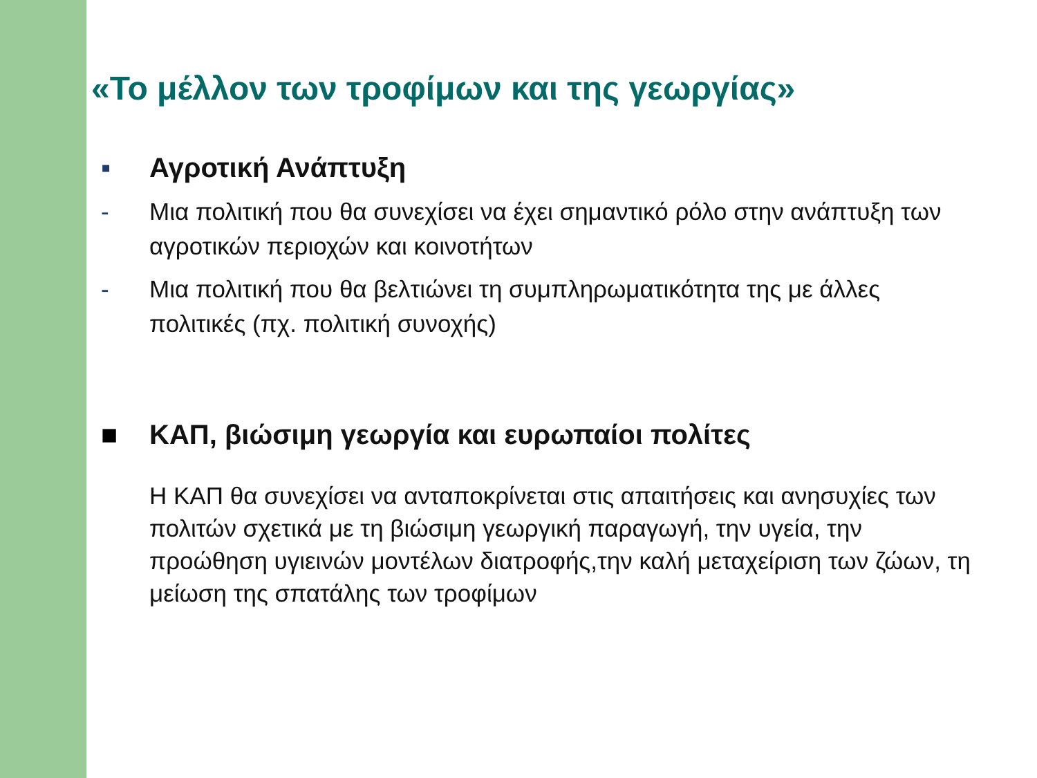«Το μέλλον των τροφίμων και της γεωργίας»
▪ Αγροτική Ανάπτυξη
- Μια πολιτική που θα συνεχίσει να έχει σημαντικό ρόλο στην ανάπτυξη των αγροτικών περιοχών και κοινοτήτων
- Μια πολιτική που θα βελτιώνει τη συμπληρωματικότητα της με άλλες πολιτικές (πχ. πολιτική συνοχής)
■ ΚΑΠ, βιώσιμη γεωργία και ευρωπαίοι πολίτες
Η ΚΑΠ θα συνεχίσει να ανταποκρίνεται στις απαιτήσεις και ανησυχίες των πολιτών σχετικά με τη βιώσιμη γεωργική παραγωγή, την υγεία, την προώθηση υγιεινών μοντέλων διατροφής,την καλή μεταχείριση των ζώων, τη μείωση της σπατάλης των τροφίμων